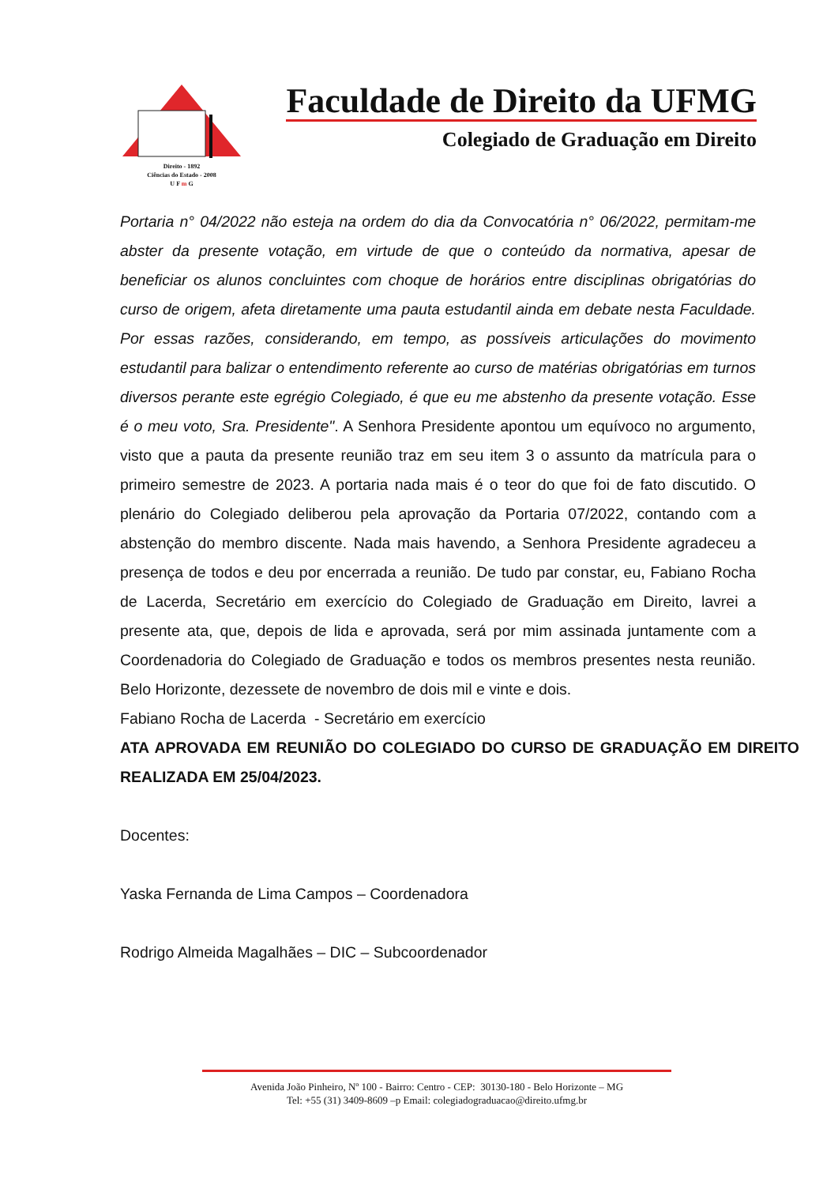Direito - 1892
Ciências do Estado - 2008
U F m G
Faculdade de Direito da UFMG
Colegiado de Graduação em Direito
Portaria n° 04/2022 não esteja na ordem do dia da Convocatória n° 06/2022, permitam-me abster da presente votação, em virtude de que o conteúdo da normativa, apesar de beneficiar os alunos concluintes com choque de horários entre disciplinas obrigatórias do curso de origem, afeta diretamente uma pauta estudantil ainda em debate nesta Faculdade. Por essas razões, considerando, em tempo, as possíveis articulações do movimento estudantil para balizar o entendimento referente ao curso de matérias obrigatórias em turnos diversos perante este egrégio Colegiado, é que eu me abstenho da presente votação. Esse é o meu voto, Sra. Presidente". A Senhora Presidente apontou um equívoco no argumento, visto que a pauta da presente reunião traz em seu item 3 o assunto da matrícula para o primeiro semestre de 2023. A portaria nada mais é o teor do que foi de fato discutido. O plenário do Colegiado deliberou pela aprovação da Portaria 07/2022, contando com a abstenção do membro discente. Nada mais havendo, a Senhora Presidente agradeceu a presença de todos e deu por encerrada a reunião. De tudo par constar, eu, Fabiano Rocha de Lacerda, Secretário em exercício do Colegiado de Graduação em Direito, lavrei a presente ata, que, depois de lida e aprovada, será por mim assinada juntamente com a Coordenadoria do Colegiado de Graduação e todos os membros presentes nesta reunião. Belo Horizonte, dezessete de novembro de dois mil e vinte e dois.
Fabiano Rocha de Lacerda - Secretário em exercício
ATA APROVADA EM REUNIÃO DO COLEGIADO DO CURSO DE GRADUAÇÃO EM DIREITO REALIZADA EM 25/04/2023.
Docentes:
Yaska Fernanda de Lima Campos – Coordenadora
Rodrigo Almeida Magalhães – DIC – Subcoordenador
Avenida João Pinheiro, Nº 100 - Bairro: Centro - CEP: 30130-180 - Belo Horizonte – MG
Tel: +55 (31) 3409-8609 –p Email: colegiadograduacao@direito.ufmg.br